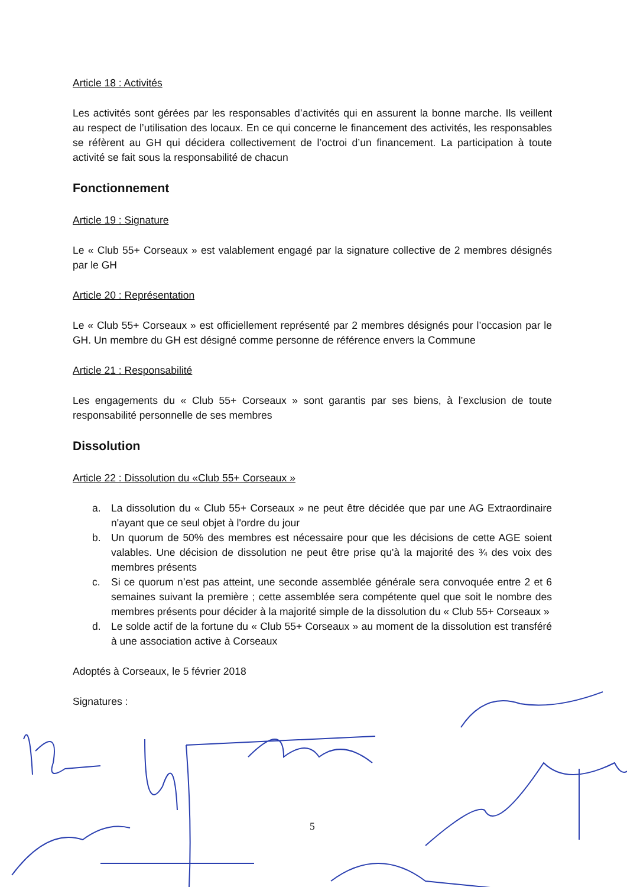Article 18 : Activités
Les activités sont gérées par les responsables d’activités qui en assurent la bonne marche. Ils veillent au respect de l’utilisation des locaux. En ce qui concerne le financement des activités, les responsables se réfèrent au GH qui décidera collectivement de l’octroi d’un financement. La participation à toute activité se fait sous la responsabilité de chacun
Fonctionnement
Article 19 : Signature
Le « Club 55+ Corseaux » est valablement engagé par la signature collective de 2 membres désignés par le GH
Article 20 : Représentation
Le « Club 55+ Corseaux » est officiellement représenté par 2 membres désignés pour l’occasion par le GH. Un membre du GH est désigné comme personne de référence envers la Commune
Article 21 : Responsabilité
Les engagements du « Club 55+ Corseaux » sont garantis par ses biens, à l’exclusion de toute responsabilité personnelle de ses membres
Dissolution
Article 22 : Dissolution du «Club 55+ Corseaux »
a. La dissolution du « Club 55+ Corseaux » ne peut être décidée que par une AG Extraordinaire n'ayant que ce seul objet à l'ordre du jour
b. Un quorum de 50% des membres est nécessaire pour que les décisions de cette AGE soient valables. Une décision de dissolution ne peut être prise qu'à la majorité des ¾ des voix des membres présents
c. Si ce quorum n’est pas atteint, une seconde assemblée générale sera convoquée entre 2 et 6 semaines suivant la première ; cette assemblée sera compétente quel que soit le nombre des membres présents pour décider à la majorité simple de la dissolution du « Club 55+ Corseaux »
d. Le solde actif de la fortune du « Club 55+ Corseaux » au moment de la dissolution est transféré à une association active à Corseaux
Adoptés à Corseaux, le 5 février 2018
Signatures :
5